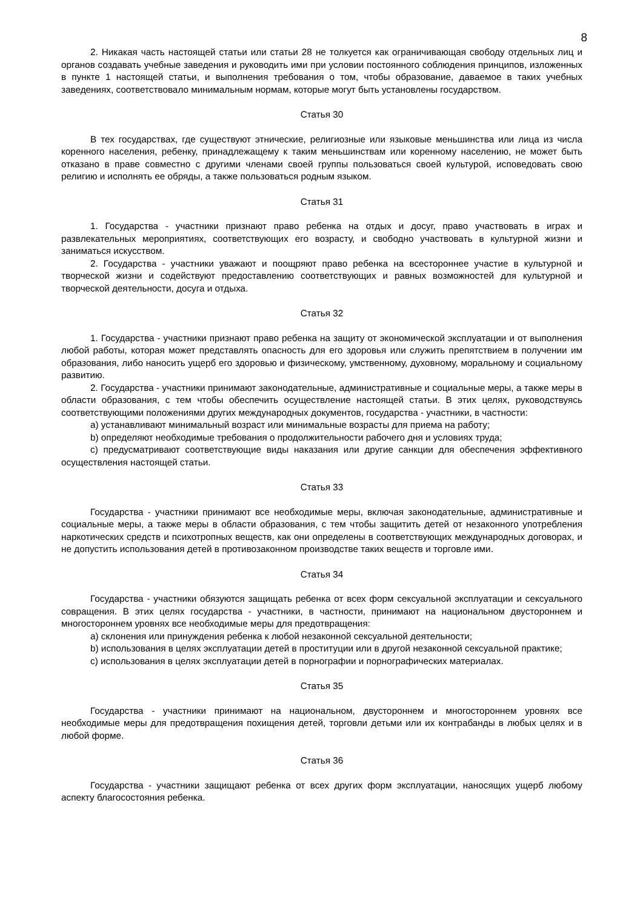8
2. Никакая часть настоящей статьи или статьи 28 не толкуется как ограничивающая свободу отдельных лиц и органов создавать учебные заведения и руководить ими при условии постоянного соблюдения принципов, изложенных в пункте 1 настоящей статьи, и выполнения требования о том, чтобы образование, даваемое в таких учебных заведениях, соответствовало минимальным нормам, которые могут быть установлены государством.
Статья 30
В тех государствах, где существуют этнические, религиозные или языковые меньшинства или лица из числа коренного населения, ребенку, принадлежащему к таким меньшинствам или коренному населению, не может быть отказано в праве совместно с другими членами своей группы пользоваться своей культурой, исповедовать свою религию и исполнять ее обряды, а также пользоваться родным языком.
Статья 31
1. Государства - участники признают право ребенка на отдых и досуг, право участвовать в играх и развлекательных мероприятиях, соответствующих его возрасту, и свободно участвовать в культурной жизни и заниматься искусством.
2. Государства - участники уважают и поощряют право ребенка на всестороннее участие в культурной и творческой жизни и содействуют предоставлению соответствующих и равных возможностей для культурной и творческой деятельности, досуга и отдыха.
Статья 32
1. Государства - участники признают право ребенка на защиту от экономической эксплуатации и от выполнения любой работы, которая может представлять опасность для его здоровья или служить препятствием в получении им образования, либо наносить ущерб его здоровью и физическому, умственному, духовному, моральному и социальному развитию.
2. Государства - участники принимают законодательные, административные и социальные меры, а также меры в области образования, с тем чтобы обеспечить осуществление настоящей статьи. В этих целях, руководствуясь соответствующими положениями других международных документов, государства - участники, в частности:
a) устанавливают минимальный возраст или минимальные возрасты для приема на работу;
b) определяют необходимые требования о продолжительности рабочего дня и условиях труда;
c) предусматривают соответствующие виды наказания или другие санкции для обеспечения эффективного осуществления настоящей статьи.
Статья 33
Государства - участники принимают все необходимые меры, включая законодательные, административные и социальные меры, а также меры в области образования, с тем чтобы защитить детей от незаконного употребления наркотических средств и психотропных веществ, как они определены в соответствующих международных договорах, и не допустить использования детей в противозаконном производстве таких веществ и торговле ими.
Статья 34
Государства - участники обязуются защищать ребенка от всех форм сексуальной эксплуатации и сексуального совращения. В этих целях государства - участники, в частности, принимают на национальном двустороннем и многостороннем уровнях все необходимые меры для предотвращения:
a) склонения или принуждения ребенка к любой незаконной сексуальной деятельности;
b) использования в целях эксплуатации детей в проституции или в другой незаконной сексуальной практике;
c) использования в целях эксплуатации детей в порнографии и порнографических материалах.
Статья 35
Государства - участники принимают на национальном, двустороннем и многостороннем уровнях все необходимые меры для предотвращения похищения детей, торговли детьми или их контрабанды в любых целях и в любой форме.
Статья 36
Государства - участники защищают ребенка от всех других форм эксплуатации, наносящих ущерб любому аспекту благосостояния ребенка.